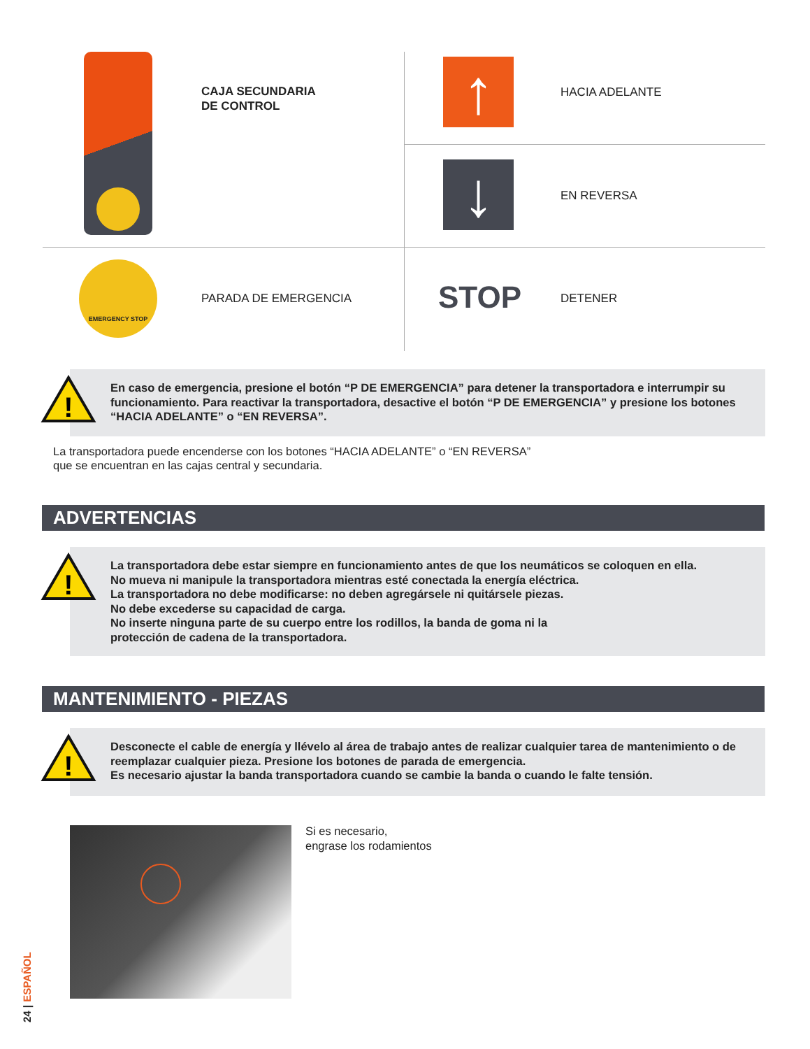CAJA SECUNDARIA
DE CONTROL
↑ HACIA ADELANTE
↓ EN REVERSA
EMERGENCY STOP
PARADA DE EMERGENCIA STOP DETENER
!
En caso de emergencia, presione el botón “P DE EMERGENCIA” para detener la transportadora e interrumpir su funcionamiento. Para reactivar la transportadora, desactive el botón “P DE EMERGENCIA” y presione los botones “HACIA ADELANTE” o “EN REVERSA”.
La transportadora puede encenderse con los botones “HACIA ADELANTE” o “EN REVERSA”
que se encuentran en las cajas central y secundaria.
ADVERTENCIAS
!
La transportadora debe estar siempre en funcionamiento antes de que los neumáticos se coloquen en ella.
No mueva ni manipule la transportadora mientras esté conectada la energía eléctrica.
La transportadora no debe modificarse: no deben agregársele ni quitársele piezas.
No debe excederse su capacidad de carga.
No inserte ninguna parte de su cuerpo entre los rodillos, la banda de goma ni la
protección de cadena de la transportadora.
MANTENIMIENTO - PIEZAS
!
Desconecte el cable de energía y llévelo al área de trabajo antes de realizar cualquier tarea de mantenimiento o de reemplazar cualquier pieza. Presione los botones de parada de emergencia.
Es necesario ajustar la banda transportadora cuando se cambie la banda o cuando le falte tensión.
Si es necesario,
engrase los rodamientos
24 | ESPAÑOL